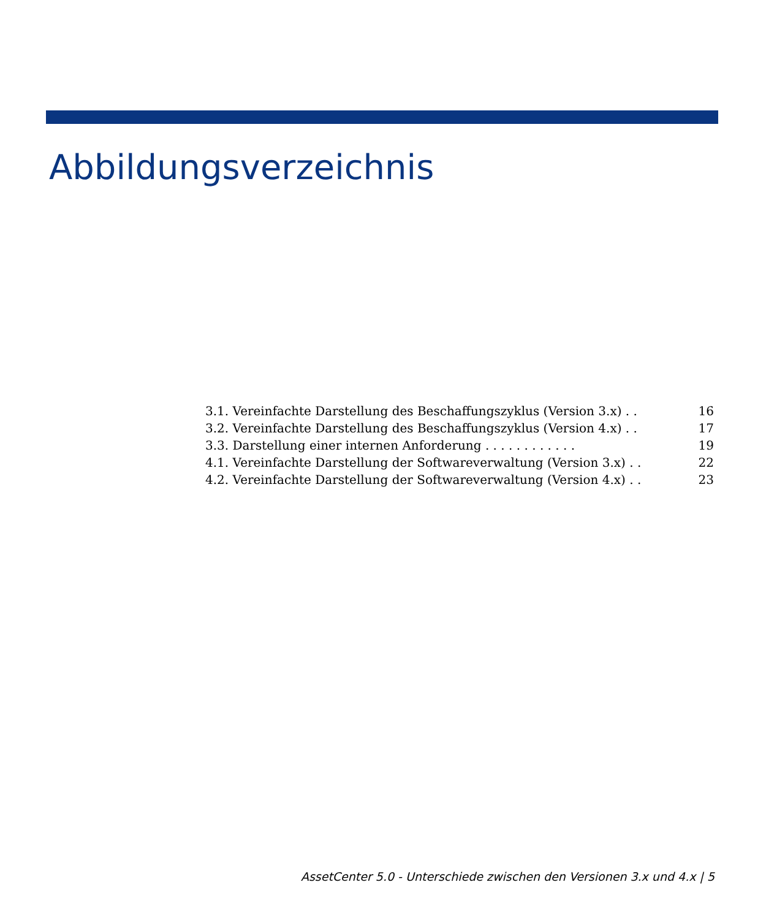Abbildungsverzeichnis
3.1. Vereinfachte Darstellung des Beschaffungszyklus (Version 3.x) . . 16
3.2. Vereinfachte Darstellung des Beschaffungszyklus (Version 4.x) . . 17
3.3. Darstellung einer internen Anforderung . . . . . . . . . . . . 19
4.1. Vereinfachte Darstellung der Softwareverwaltung (Version 3.x) . . 22
4.2. Vereinfachte Darstellung der Softwareverwaltung (Version 4.x) . . 23
AssetCenter 5.0 - Unterschiede zwischen den Versionen 3.x und 4.x | 5